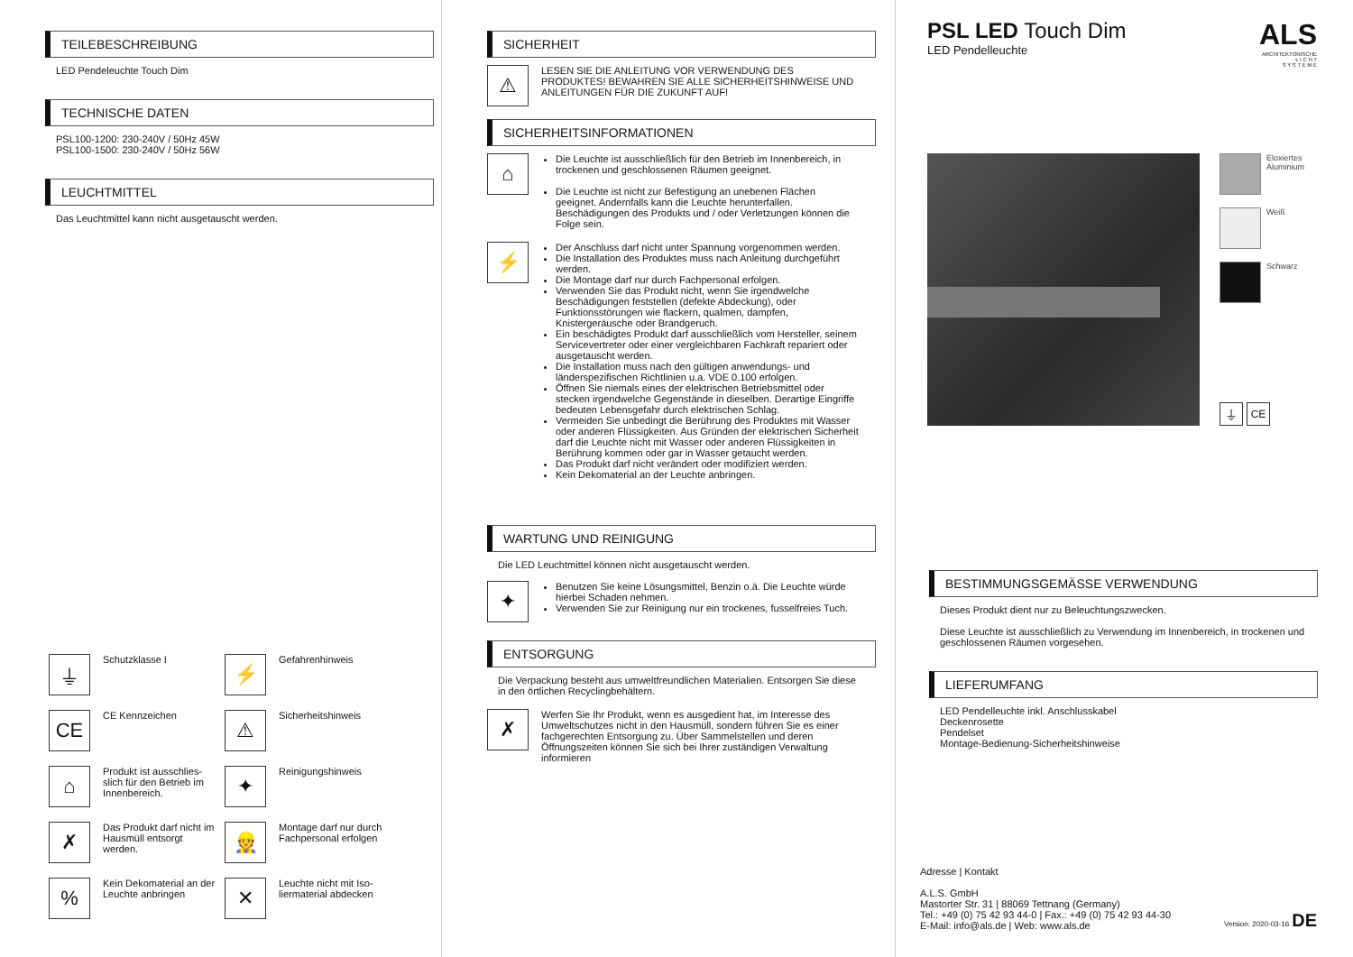TEILEBESCHREIBUNG
LED Pendeleuchte Touch Dim
TECHNISCHE DATEN
PSL100-1200: 230-240V / 50Hz 45W
PSL100-1500: 230-240V / 50Hz 56W
LEUCHTMITTEL
Das Leuchtmittel kann nicht ausgetauscht werden.
⏚ Schutzklasse I
⚡ Gefahrenhinweis
CE CE Kennzeichen
⚠ Sicherheitshinweis
⌂ Produkt ist ausschlies-slich für den Betrieb im Innenbereich.
✦ Reinigungshinweis
✗ Das Produkt darf nicht im Hausmüll entsorgt werden.
👷 Montage darf nur durch Fachpersonal erfolgen
% Kein Dekomaterial an der Leuchte anbringen
✕ Leuchte nicht mit Iso-liermaterial abdecken
SICHERHEIT
⚠ LESEN SIE DIE ANLEITUNG VOR VERWENDUNG DES PRODUKTES! BEWAHREN SIE ALLE SICHERHEITSHINWEISE UND ANLEITUNGEN FÜR DIE ZUKUNFT AUF!
SICHERHEITSINFORMATIONEN
⌂
Die Leuchte ist ausschließlich für den Betrieb im Innenbereich, in trockenen und geschlossenen Räumen geeignet.
Die Leuchte ist nicht zur Befestigung an unebenen Flächen geeignet. Andernfalls kann die Leuchte herunterfallen. Beschädigungen des Produkts und / oder Verletzungen können die Folge sein.
⚡
Der Anschluss darf nicht unter Spannung vorgenommen werden.
Die Installation des Produktes muss nach Anleitung durchgeführt werden.
Die Montage darf nur durch Fachpersonal erfolgen.
Verwenden Sie das Produkt nicht, wenn Sie irgendwelche Beschädigungen feststellen (defekte Abdeckung), oder Funktionsstörungen wie flackern, qualmen, dampfen, Knistergeräusche oder Brandgeruch.
Ein beschädigtes Produkt darf ausschließlich vom Hersteller, seinem Servicevertreter oder einer vergleichbaren Fachkraft repariert oder ausgetauscht werden.
Die Installation muss nach den gültigen anwendungs- und länderspezifischen Richtlinien u.a. VDE 0.100 erfolgen.
Öffnen Sie niemals eines der elektrischen Betriebsmittel oder stecken irgendwelche Gegenstände in dieselben. Derartige Eingriffe bedeuten Lebensgefahr durch elektrischen Schlag.
Vermeiden Sie unbedingt die Berührung des Produktes mit Wasser oder anderen Flüssigkeiten. Aus Gründen der elektrischen Sicherheit darf die Leuchte nicht mit Wasser oder anderen Flüssigkeiten in Berührung kommen oder gar in Wasser getaucht werden.
Das Produkt darf nicht verändert oder modifiziert werden.
Kein Dekomaterial an der Leuchte anbringen.
WARTUNG UND REINIGUNG
Die LED Leuchtmittel können nicht ausgetauscht werden.
✦
Benutzen Sie keine Lösungsmittel, Benzin o.ä. Die Leuchte würde hierbei Schaden nehmen.
Verwenden Sie zur Reinigung nur ein trockenes, fusselfreies Tuch.
ENTSORGUNG
Die Verpackung besteht aus umweltfreundlichen Materialien. Entsorgen Sie diese in den örtlichen Recyclingbehältern.
✗ Werfen Sie Ihr Produkt, wenn es ausgedient hat, im Interesse des Umweltschutzes nicht in den Hausmüll, sondern führen Sie es einer fachgerechten Entsorgung zu. Über Sammelstellen und deren Öffnungszeiten können Sie sich bei Ihrer zuständigen Verwaltung informieren
PSL LED Touch Dim
LED Pendelleuchte
ALS
ARCHITEKTONISCHE
L I C H T
S Y S T E M E
Eloxiertes
Aluminium
Weiß
Schwarz
⏚ CE
BESTIMMUNGSGEMÄSSE VERWENDUNG
Dieses Produkt dient nur zu Beleuchtungszwecken.
Diese Leuchte ist ausschließlich zu Verwendung im Innenbereich, in trockenen und geschlossenen Räumen vorgesehen.
LIEFERUMFANG
LED Pendelleuchte inkl. Anschlusskabel
Deckenrosette
Pendelset
Montage-Bedienung-Sicherheitshinweise
Adresse | Kontakt
A.L.S. GmbH
Mastorter Str. 31 | 88069 Tettnang (Germany)
Tel.: +49 (0) 75 42 93 44-0 | Fax.: +49 (0) 75 42 93 44-30
E-Mail: info@als.de | Web: www.als.de
Version: 2020-03-16 DE